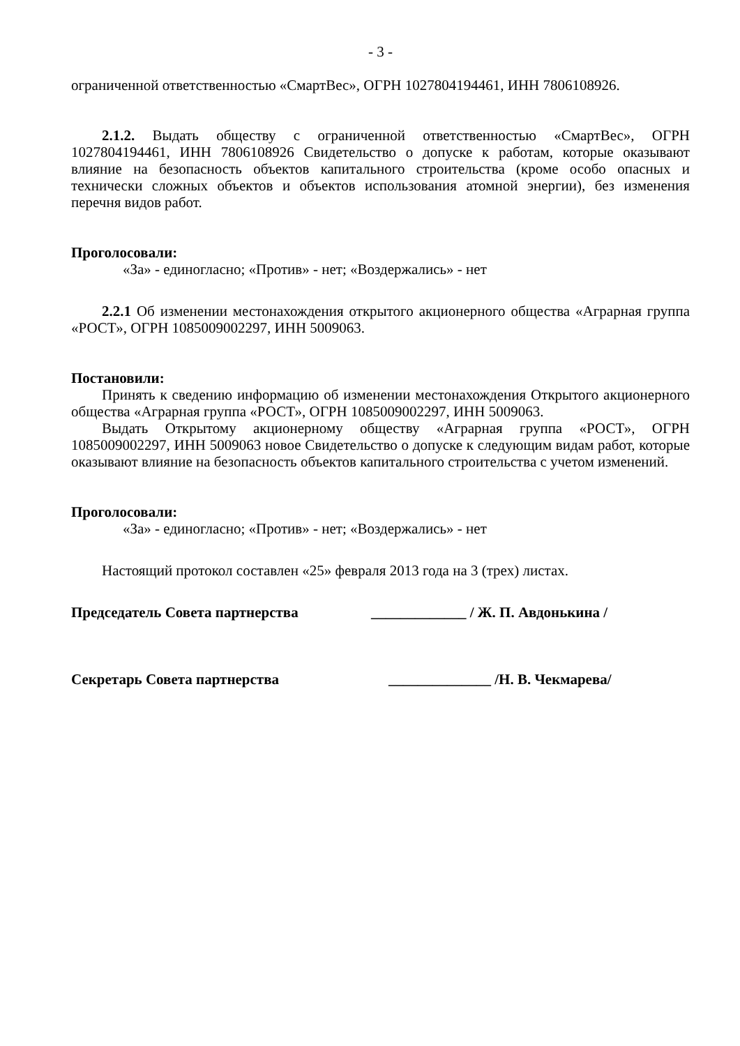- 3 -
ограниченной ответственностью «СмартВес», ОГРН 1027804194461, ИНН 7806108926.
2.1.2. Выдать обществу с ограниченной ответственностью «СмартВес», ОГРН 1027804194461, ИНН 7806108926 Свидетельство о допуске к работам, которые оказывают влияние на безопасность объектов капитального строительства (кроме особо опасных и технически сложных объектов и объектов использования атомной энергии), без изменения перечня видов работ.
Проголосовали:
«За» - единогласно; «Против» - нет; «Воздержались» - нет
2.2.1 Об изменении местонахождения открытого акционерного общества «Аграрная группа «РОСТ», ОГРН 1085009002297, ИНН 5009063.
Постановили:
Принять к сведению информацию об изменении местонахождения Открытого акционерного общества «Аграрная группа «РОСТ», ОГРН 1085009002297, ИНН 5009063.
Выдать Открытому акционерному обществу «Аграрная группа «РОСТ», ОГРН 1085009002297, ИНН 5009063 новое Свидетельство о допуске к следующим видам работ, которые оказывают влияние на безопасность объектов капитального строительства с учетом изменений.
Проголосовали:
«За» - единогласно; «Против» - нет; «Воздержались» - нет
Настоящий протокол составлен «25» февраля 2013 года на 3 (трех) листах.
Председатель Совета партнерства _____________ / Ж. П. Авдонькина /
Секретарь Совета партнерства ______________ /Н. В. Чекмарева/